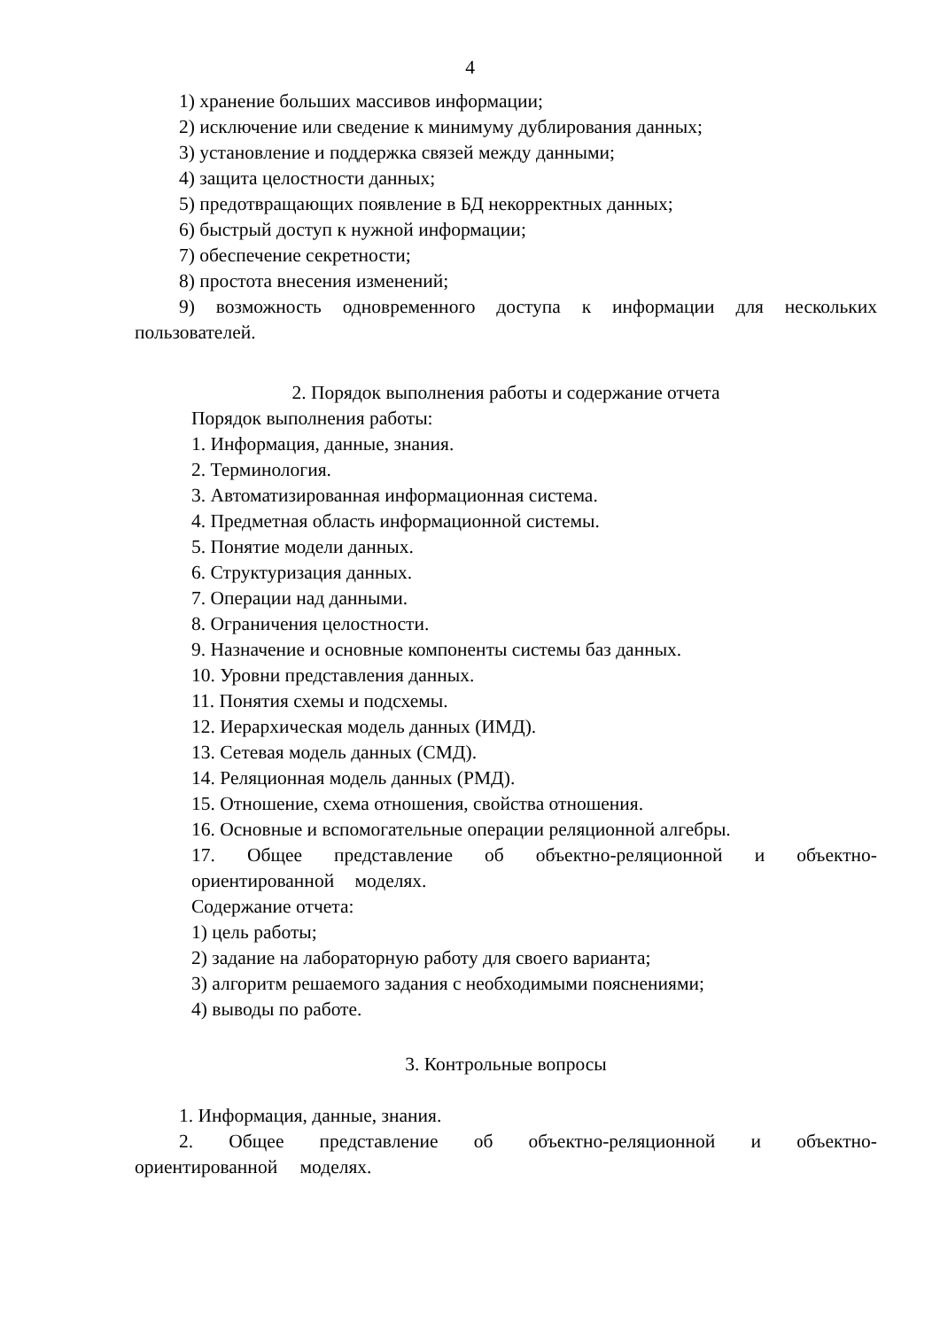4
1) хранение больших массивов информации;
2) исключение или сведение к минимуму дублирования данных;
3) установление и поддержка связей между данными;
4) защита целостности данных;
5) предотвращающих появление в БД некорректных данных;
6) быстрый доступ к нужной информации;
7) обеспечение секретности;
8) простота внесения изменений;
9) возможность одновременного доступа к информации для нескольких пользователей.
2. Порядок выполнения работы и содержание отчета
Порядок выполнения работы:
1. Информация, данные, знания.
2. Терминология.
3. Автоматизированная информационная система.
4. Предметная область информационной системы.
5. Понятие модели данных.
6. Структуризация данных.
7. Операции над данными.
8. Ограничения целостности.
9. Назначение и основные компоненты системы баз данных.
10. Уровни представления данных.
11. Понятия схемы и подсхемы.
12. Иерархическая модель данных (ИМД).
13. Сетевая модель данных (СМД).
14. Реляционная модель данных (РМД).
15. Отношение, схема отношения, свойства отношения.
16. Основные и вспомогательные операции реляционной алгебры.
17. Общее представление об объектно-реляционной и объектно-ориентированной моделях.
Содержание отчета:
1) цель работы;
2) задание на лабораторную работу для своего варианта;
3) алгоритм решаемого задания с необходимыми пояснениями;
4) выводы по работе.
3. Контрольные вопросы
1. Информация, данные, знания.
2. Общее представление об объектно-реляционной и объектно-ориентированной моделях.